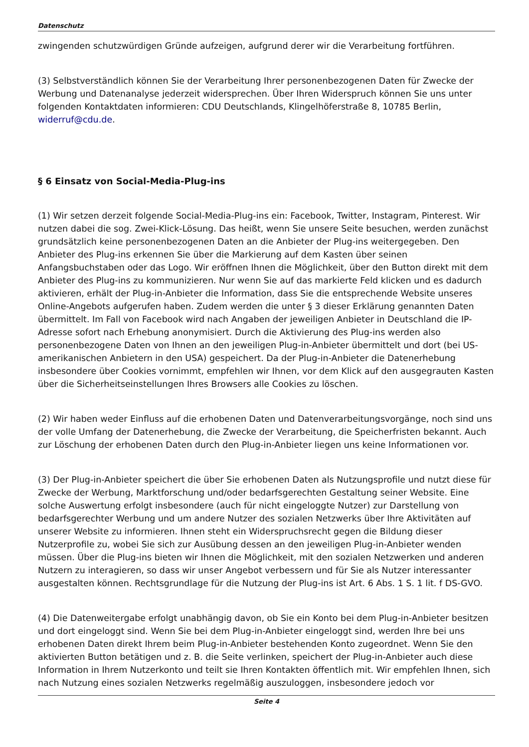Datenschutz
zwingenden schutzwürdigen Gründe aufzeigen, aufgrund derer wir die Verarbeitung fortführen.
(3) Selbstverständlich können Sie der Verarbeitung Ihrer personenbezogenen Daten für Zwecke der Werbung und Datenanalyse jederzeit widersprechen. Über Ihren Widerspruch können Sie uns unter folgenden Kontaktdaten informieren: CDU Deutschlands, Klingelhöferstraße 8, 10785 Berlin, widerruf@cdu.de.
§ 6 Einsatz von Social-Media-Plug-ins
(1) Wir setzen derzeit folgende Social-Media-Plug-ins ein: Facebook, Twitter, Instagram, Pinterest. Wir nutzen dabei die sog. Zwei-Klick-Lösung. Das heißt, wenn Sie unsere Seite besuchen, werden zunächst grundsätzlich keine personenbezogenen Daten an die Anbieter der Plug-ins weitergegeben. Den Anbieter des Plug-ins erkennen Sie über die Markierung auf dem Kasten über seinen Anfangsbuchstaben oder das Logo. Wir eröffnen Ihnen die Möglichkeit, über den Button direkt mit dem Anbieter des Plug-ins zu kommunizieren. Nur wenn Sie auf das markierte Feld klicken und es dadurch aktivieren, erhält der Plug-in-Anbieter die Information, dass Sie die entsprechende Website unseres Online-Angebots aufgerufen haben. Zudem werden die unter § 3 dieser Erklärung genannten Daten übermittelt. Im Fall von Facebook wird nach Angaben der jeweiligen Anbieter in Deutschland die IP-Adresse sofort nach Erhebung anonymisiert. Durch die Aktivierung des Plug-ins werden also personenbezogene Daten von Ihnen an den jeweiligen Plug-in-Anbieter übermittelt und dort (bei US-amerikanischen Anbietern in den USA) gespeichert. Da der Plug-in-Anbieter die Datenerhebung insbesondere über Cookies vornimmt, empfehlen wir Ihnen, vor dem Klick auf den ausgegrauten Kasten über die Sicherheitseinstellungen Ihres Browsers alle Cookies zu löschen.
(2) Wir haben weder Einfluss auf die erhobenen Daten und Datenverarbeitungsvorgänge, noch sind uns der volle Umfang der Datenerhebung, die Zwecke der Verarbeitung, die Speicherfristen bekannt. Auch zur Löschung der erhobenen Daten durch den Plug-in-Anbieter liegen uns keine Informationen vor.
(3) Der Plug-in-Anbieter speichert die über Sie erhobenen Daten als Nutzungsprofile und nutzt diese für Zwecke der Werbung, Marktforschung und/oder bedarfsgerechten Gestaltung seiner Website. Eine solche Auswertung erfolgt insbesondere (auch für nicht eingeloggte Nutzer) zur Darstellung von bedarfsgerechter Werbung und um andere Nutzer des sozialen Netzwerks über Ihre Aktivitäten auf unserer Website zu informieren. Ihnen steht ein Widerspruchsrecht gegen die Bildung dieser Nutzerprofile zu, wobei Sie sich zur Ausübung dessen an den jeweiligen Plug-in-Anbieter wenden müssen. Über die Plug-ins bieten wir Ihnen die Möglichkeit, mit den sozialen Netzwerken und anderen Nutzern zu interagieren, so dass wir unser Angebot verbessern und für Sie als Nutzer interessanter ausgestalten können. Rechtsgrundlage für die Nutzung der Plug-ins ist Art. 6 Abs. 1 S. 1 lit. f DS-GVO.
(4) Die Datenweitergabe erfolgt unabhängig davon, ob Sie ein Konto bei dem Plug-in-Anbieter besitzen und dort eingeloggt sind. Wenn Sie bei dem Plug-in-Anbieter eingeloggt sind, werden Ihre bei uns erhobenen Daten direkt Ihrem beim Plug-in-Anbieter bestehenden Konto zugeordnet. Wenn Sie den aktivierten Button betätigen und z. B. die Seite verlinken, speichert der Plug-in-Anbieter auch diese Information in Ihrem Nutzerkonto und teilt sie Ihren Kontakten öffentlich mit. Wir empfehlen Ihnen, sich nach Nutzung eines sozialen Netzwerks regelmäßig auszuloggen, insbesondere jedoch vor
Seite 4